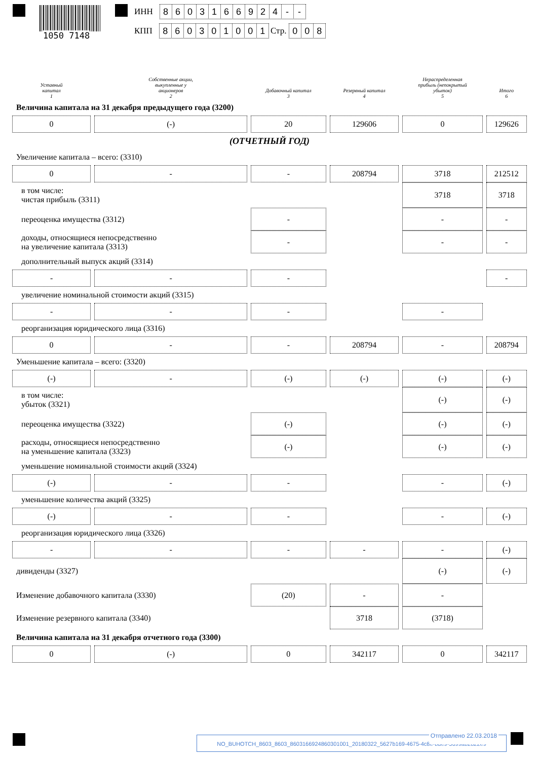1050 7148
ИНН 8603166924 - -
КПП 860301001 Стр. 008
| Уставный капитал 1 | Собственные акции, выкупленные у акционеров 2 | Добавочный капитал 3 | Резервный капитал 4 | Нераспределенная прибыль (непокрытый убыток) 5 | Итого 6 |
| --- | --- | --- | --- | --- | --- |
| Величина капитала на 31 декабря предыдущего года (3200) | | | | | |
| 0 | (-) | 20 | 129606 | 0 | 129626 |
| (ОТЧЕТНЫЙ ГОД) | | | | | |
| Увеличение капитала – всего: (3310) | | | | | |
| 0 | - | - | 208794 | 3718 | 212512 |
| в том числе: чистая прибыль (3311) | | | | 3718 | 3718 |
| переоценка имущества (3312) | | - | | - | - |
| доходы, относящиеся непосредственно на увеличение капитала (3313) | | - | | - | - |
| дополнительный выпуск акций (3314) | | | | | |
| - | - | - | | | - |
| увеличение номинальной стоимости акций (3315) | | | | | |
| - | - | - | | - | |
| реорганизация юридического лица (3316) | | | | | |
| 0 | - | - | 208794 | - | 208794 |
| Уменьшение капитала – всего: (3320) | | | | | |
| (-) | - | (-) | (-) | (-) | (-) |
| в том числе: убыток (3321) | | | | (-) | (-) |
| переоценка имущества (3322) | | (-) | | (-) | (-) |
| расходы, относящиеся непосредственно на уменьшение капитала (3323) | | (-) | | (-) | (-) |
| уменьшение номинальной стоимости акций (3324) | | | | | |
| (-) | - | - | | - | (-) |
| уменьшение количества акций (3325) | | | | | |
| (-) | - | - | | - | (-) |
| реорганизация юридического лица (3326) | | | | | |
| - | - | - | - | - | (-) |
| дивиденды (3327) | | | | (-) | (-) |
| Изменение добавочного капитала (3330) | | (20) | - | - | |
| Изменение резервного капитала (3340) | | | 3718 | (3718) | |
| Величина капитала на 31 декабря отчетного года (3300) | | | | | |
| 0 | (-) | 0 | 342117 | 0 | 342117 |
Отправлено 22.03.2018
NO_BUHOTCH_8603_8603_8603166924860301001_20180322_5627b169-4675-4c8e-bde9-5699ab2822e9